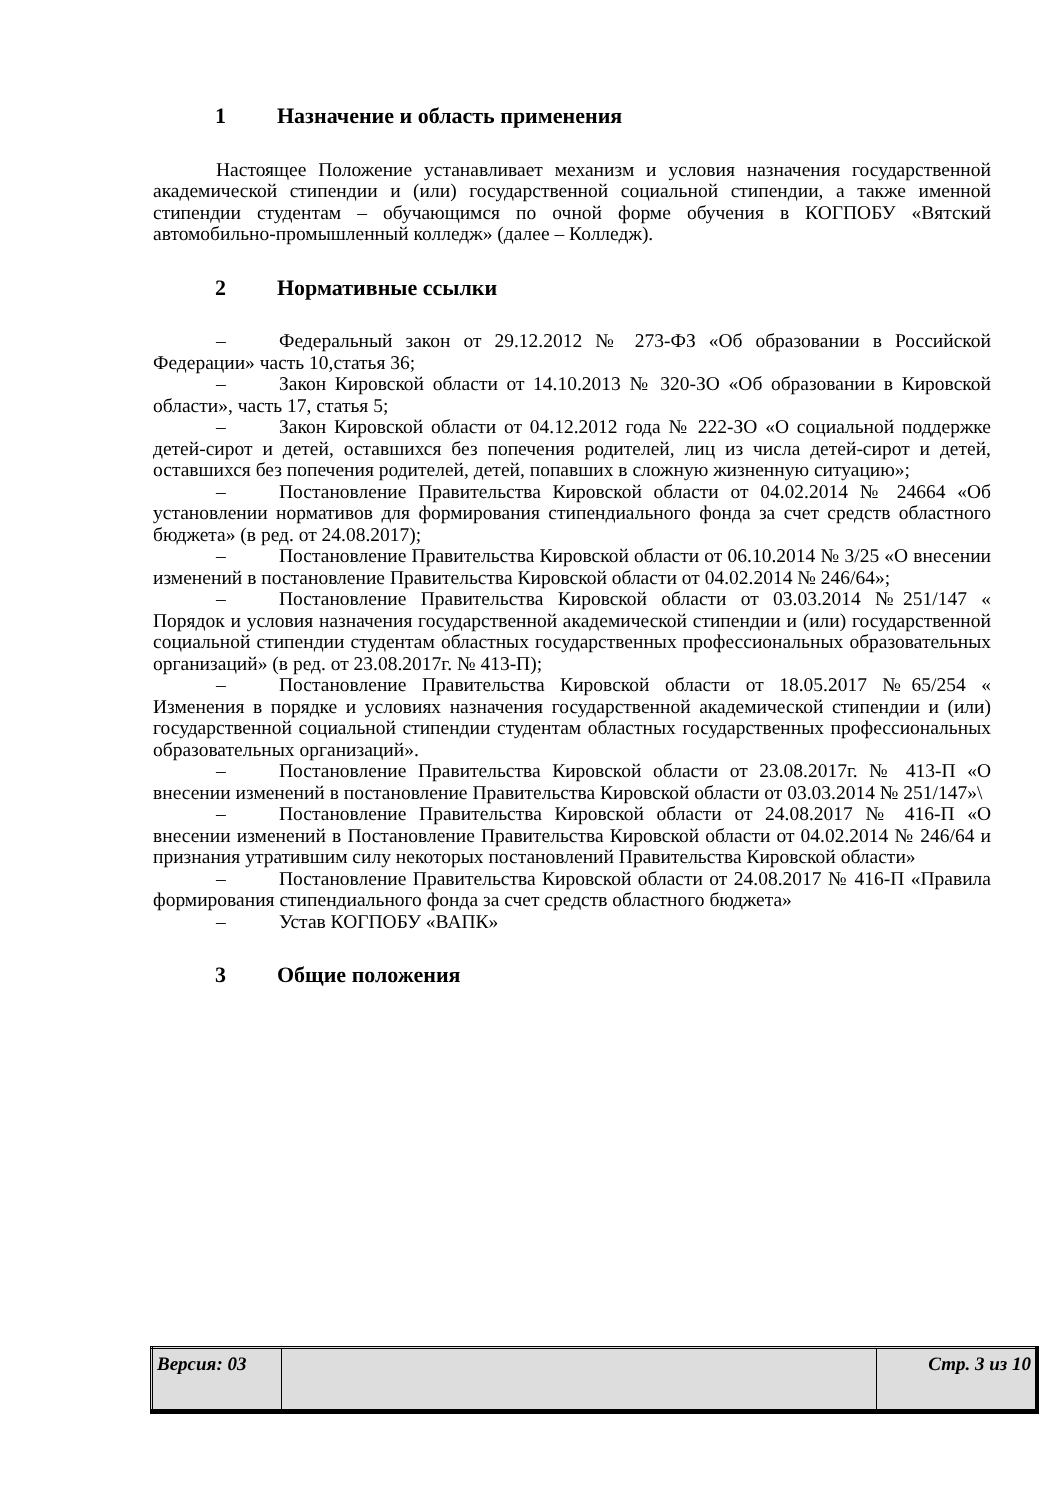1 Назначение и область применения
Настоящее Положение устанавливает механизм и условия назначения государственной академической стипендии и (или) государственной социальной стипендии, а также именной стипендии студентам – обучающимся по очной форме обучения в КОГПОБУ «Вятский автомобильно-промышленный колледж» (далее – Колледж).
2 Нормативные ссылки
– Федеральный закон от 29.12.2012 № 273-ФЗ «Об образовании в Российской Федерации» часть 10,статья 36;
– Закон Кировской области от 14.10.2013 № 320-ЗО «Об образовании в Кировской области», часть 17, статья 5;
– Закон Кировской области от 04.12.2012 года № 222-ЗО «О социальной поддержке детей-сирот и детей, оставшихся без попечения родителей, лиц из числа детей-сирот и детей, оставшихся без попечения родителей, детей, попавших в сложную жизненную ситуацию»;
– Постановление Правительства Кировской области от 04.02.2014 № 24664 «Об установлении нормативов для формирования стипендиального фонда за счет средств областного бюджета» (в ред. от 24.08.2017);
– Постановление Правительства Кировской области от 06.10.2014 № 3/25 «О внесении изменений в постановление Правительства Кировской области от 04.02.2014 № 246/64»;
– Постановление Правительства Кировской области от 03.03.2014 №251/147 « Порядок и условия назначения государственной академической стипендии и (или) государственной социальной стипендии студентам областных государственных профессиональных образовательных организаций» (в ред. от 23.08.2017г. № 413-П);
– Постановление Правительства Кировской области от 18.05.2017 №65/254 « Изменения в порядке и условиях назначения государственной академической стипендии и (или) государственной социальной стипендии студентам областных государственных профессиональных образовательных организаций».
– Постановление Правительства Кировской области от 23.08.2017г. № 413-П «О внесении изменений в постановление Правительства Кировской области от 03.03.2014 № 251/147»\
– Постановление Правительства Кировской области от 24.08.2017 № 416-П «О внесении изменений в Постановление Правительства Кировской области от 04.02.2014 № 246/64 и признания утратившим силу некоторых постановлений Правительства Кировской области»
– Постановление Правительства Кировской области от 24.08.2017 № 416-П «Правила формирования стипендиального фонда за счет средств областного бюджета»
– Устав КОГПОБУ «ВАПК»
3 Общие положения
| Версия: 03 | | Стр. 3 из 10 |